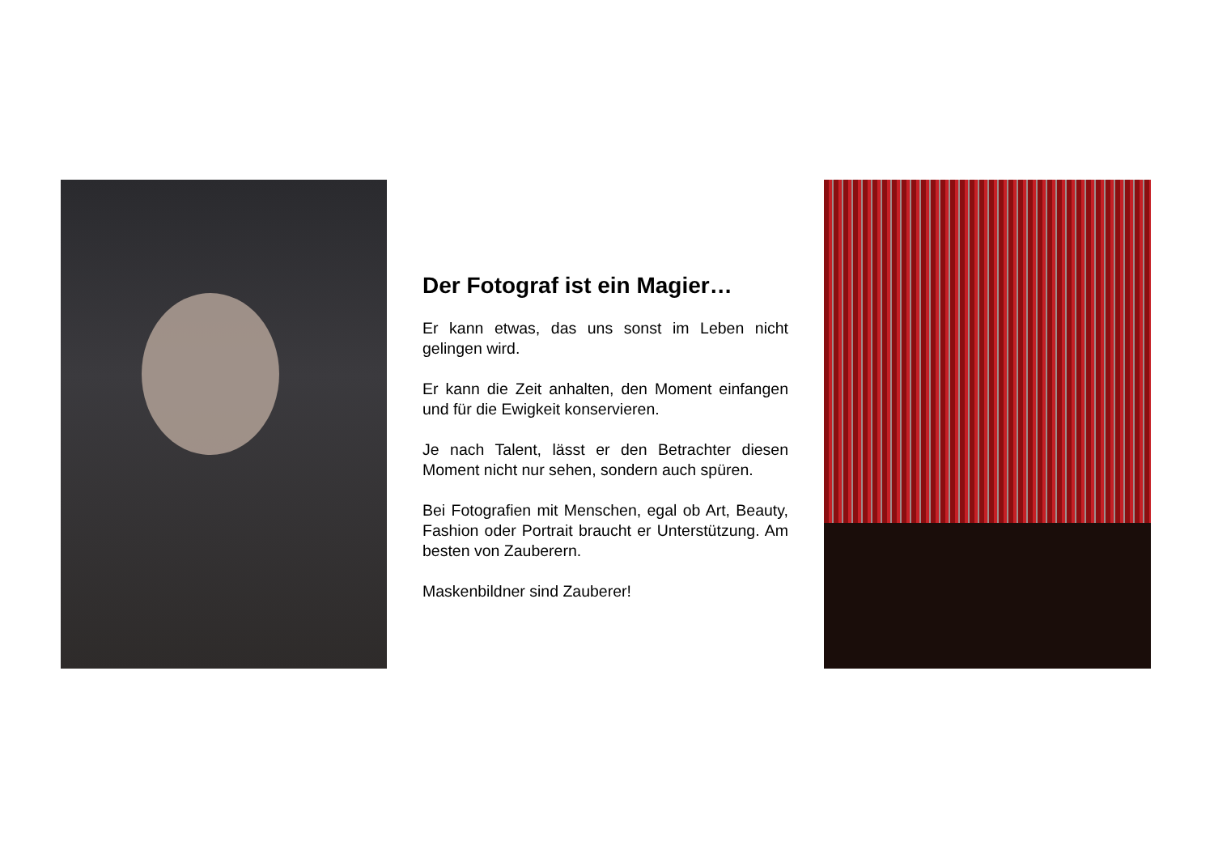Der Fotograf ist ein Magier…
Er kann etwas, das uns sonst im Leben nicht gelingen wird.
Er kann die Zeit anhalten, den Moment einfangen und für die Ewigkeit konservieren.
Je nach Talent, lässt er den Betrachter diesen Moment nicht nur sehen, sondern auch spüren.
Bei Fotografien mit Menschen, egal ob Art, Beauty, Fashion oder Portrait braucht er Unterstützung. Am besten von Zauberern.
Maskenbildner sind Zauberer!